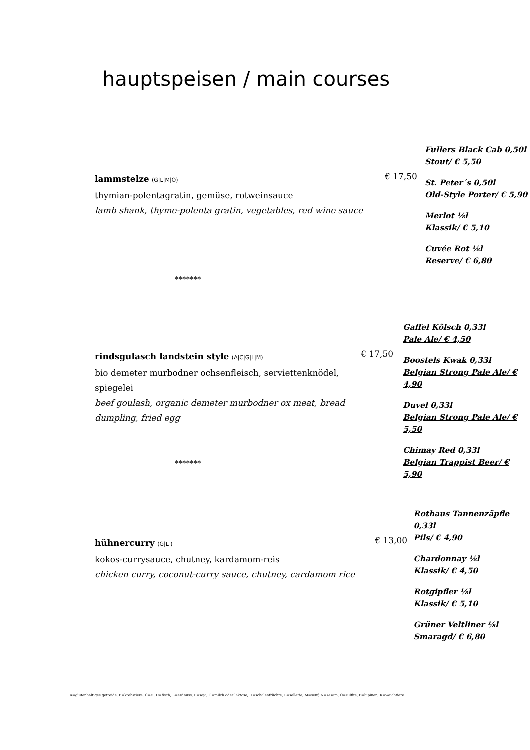hauptspeisen / main courses
lammstelze (G|L|M|O)
thymian-polentagratin, gemüse, rotweinsauce
lamb shank, thyme-polenta gratin, vegetables, red wine sauce
€ 17,50
Fullers Black Cab 0,50l
Stout/ € 5,50
St. Peter´s 0,50l
Old-Style Porter/ € 5,90
Merlot ⅛l
Klassik/ € 5,10
Cuvée Rot ⅛l
Reserve/ € 6,80
*******
rindsgulasch landstein style (A|C|G|L|M)
bio demeter murbodner ochsenfleisch, serviettenknödel, spiegelei
beef goulash, organic demeter murbodner ox meat, bread dumpling, fried egg
€ 17,50
Gaffel Kölsch 0,33l
Pale Ale/ € 4,50
Boostels Kwak 0,33l
Belgian Strong Pale Ale/ € 4,90
Duvel 0,33l
Belgian Strong Pale Ale/ € 5,50
Chimay Red 0,33l
Belgian Trappist Beer/ € 5,90
*******
hühnercurry (G|L )
kokos-currysauce, chutney, kardamom-reis
chicken curry, coconut-curry sauce, chutney, cardamom rice
€ 13,00
Rothaus Tannenzäpfle 0,33l
Pils/ € 4,90
Chardonnay ⅛l
Klassik/ € 4,50
Rotgipfler ⅛l
Klassik/ € 5,10
Grüner Veltliner ⅛l
Smaragd/ € 6,80
A=glutenhaltiges getreide, B=krebstiere, C=ei, D=fisch, E=erdnuss, F=soja, G=milch oder laktose, H=schalenfrüchte, L=sellerie, M=senf, N=sesam, O=sulfite, P=lupinen, R=weichtiere